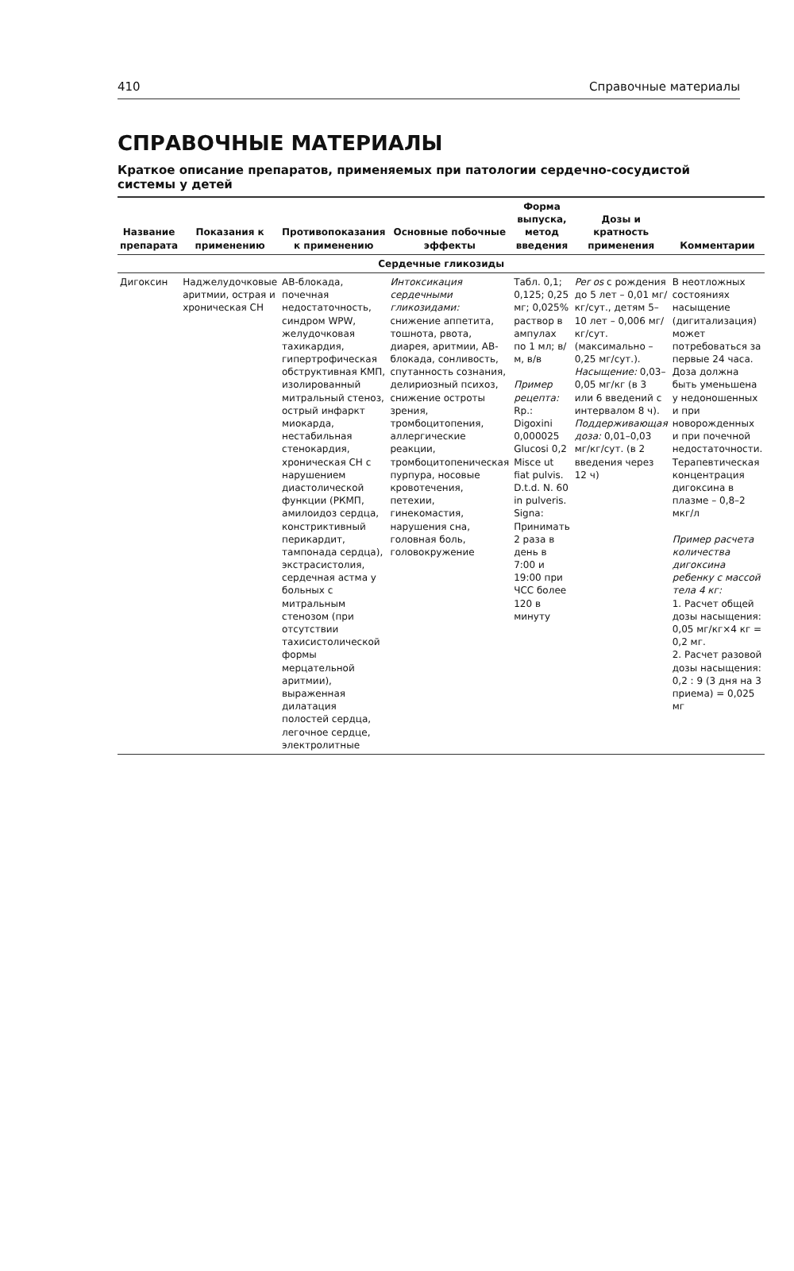410 Справочные материалы
СПРАВОЧНЫЕ МАТЕРИАЛЫ
Краткое описание препаратов, применяемых при патологии сердечно-сосудистой системы у детей
| Название препарата | Показания к применению | Противопоказания к применению | Основные побочные эффекты | Форма выпуска, метод введения | Дозы и кратность применения | Комментарии |
| --- | --- | --- | --- | --- | --- | --- |
| Сердечные гликозиды | | | | | | |
| Дигоксин | Наджелудочковые аритмии, острая и хроническая СН | АВ-блокада, почечная недостаточность, синдром WPW, желудочковая тахикардия, гипертрофическая обструктивная КМП, изолированный митральный стеноз, острый инфаркт миокарда, нестабильная стенокардия, хроническая СН с нарушением диастолической функции (РКМП, амилоидоз сердца, констриктивный перикардит, тампонада сердца), экстрасистолия, сердечная астма у больных с митральным стенозом (при отсутствии тахисистолической формы мерцательной аритмии), выраженная дилатация полостей сердца, легочное сердце, электролитные | Интоксикация сердечными гликозидами: снижение аппетита, тошнота, рвота, диарея, аритмии, АВ-блокада, сонливость, спутанность сознания, делириозный психоз, снижение остроты зрения, тромбоцитопения, аллергические реакции, тромбоцитопеническая пурпура, носовые кровотечения, петехии, гинекомастия, нарушения сна, головная боль, головокружение | Табл. 0,1; 0,125; 0,25 мг; 0,025% раствор в ампулах по 1 мл; в/м, в/в Пример рецепта: Rp.: Digoxini 0,000025 Glucosi 0,2 Misce ut fiat pulvis. D.t.d. N. 60 in pulveris. Signa: Принимать 2 раза в день в 7:00 и 19:00 при ЧСС более 120 в минуту | Per os с рождения до 5 лет – 0,01 мг/кг/сут., детям 5–10 лет – 0,006 мг/кг/сут. (максимально – 0,25 мг/сут.). Насыщение: 0,03–0,05 мг/кг (в 3 или 6 введений с интервалом 8 ч). Поддерживающая доза: 0,01–0,03 мг/кг/сут. (в 2 введения через 12 ч) | В неотложных состояниях насыщение (дигитализация) может потребоваться за первые 24 часа. Доза должна быть уменьшена у недоношенных и при новорожденных и при почечной недостаточности. Терапевтическая концентрация дигоксина в плазме – 0,8–2 мкг/л Пример расчета количества дигоксина ребенку с массой тела 4 кг: 1. Расчет общей дозы насыщения: 0,05 мг/кг×4 кг = 0,2 мг. 2. Расчет разовой дозы насыщения: 0,2 : 9 (3 дня на 3 приема) = 0,025 мг |